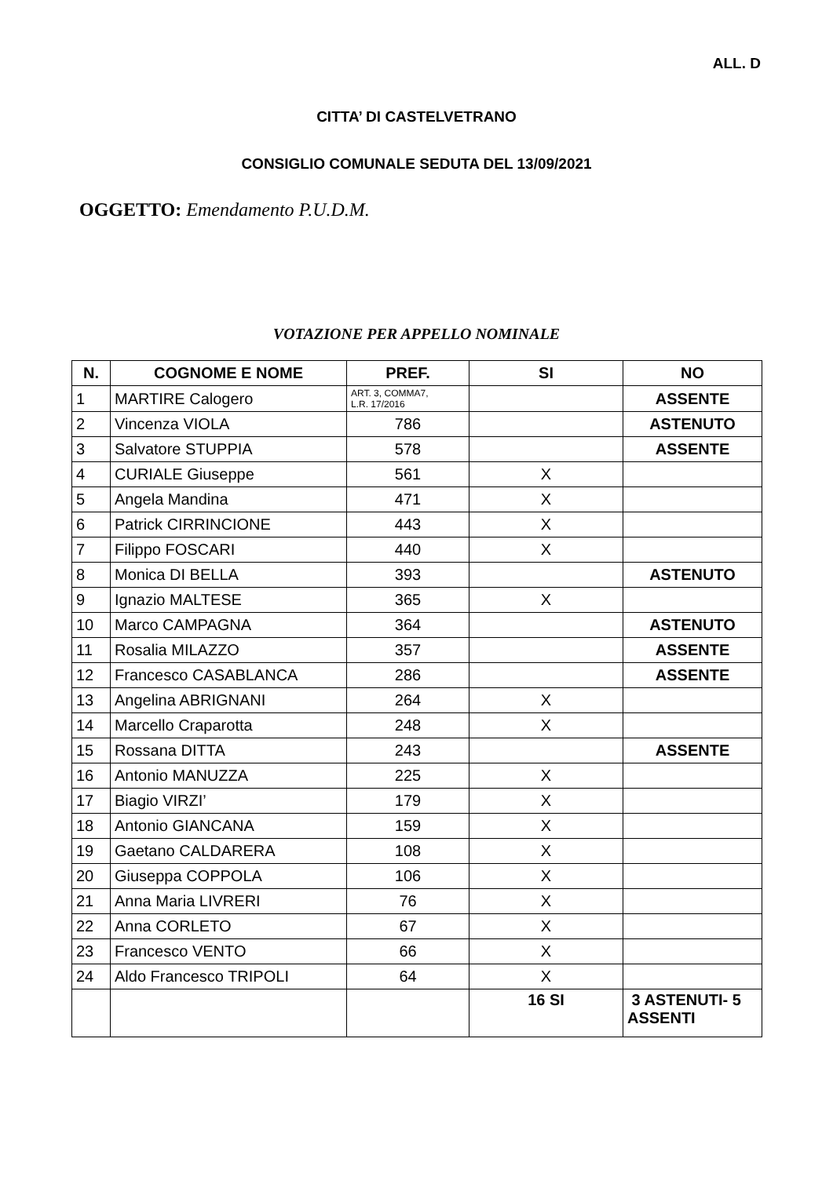ALL. D
CITTA’ DI CASTELVETRANO
CONSIGLIO COMUNALE SEDUTA DEL 13/09/2021
OGGETTO: Emendamento P.U.D.M.
VOTAZIONE PER APPELLO NOMINALE
| N. | COGNOME E NOME | PREF. | SI | NO |
| --- | --- | --- | --- | --- |
| 1 | MARTIRE Calogero | ART. 3, COMMA7, L.R. 17/2016 | | ASSENTE |
| 2 | Vincenza VIOLA | 786 | | ASTENUTO |
| 3 | Salvatore STUPPIA | 578 | | ASSENTE |
| 4 | CURIALE Giuseppe | 561 | X | |
| 5 | Angela Mandina | 471 | X | |
| 6 | Patrick CIRRINCIONE | 443 | X | |
| 7 | Filippo FOSCARI | 440 | X | |
| 8 | Monica DI BELLA | 393 | | ASTENUTO |
| 9 | Ignazio MALTESE | 365 | X | |
| 10 | Marco CAMPAGNA | 364 | | ASTENUTO |
| 11 | Rosalia MILAZZO | 357 | | ASSENTE |
| 12 | Francesco CASABLANCA | 286 | | ASSENTE |
| 13 | Angelina ABRIGNANI | 264 | X | |
| 14 | Marcello Craparotta | 248 | X | |
| 15 | Rossana DITTA | 243 | | ASSENTE |
| 16 | Antonio MANUZZA | 225 | X | |
| 17 | Biagio VIRZI’ | 179 | X | |
| 18 | Antonio GIANCANA | 159 | X | |
| 19 | Gaetano CALDARERA | 108 | X | |
| 20 | Giuseppa COPPOLA | 106 | X | |
| 21 | Anna Maria LIVRERI | 76 | X | |
| 22 | Anna CORLETO | 67 | X | |
| 23 | Francesco VENTO | 66 | X | |
| 24 | Aldo Francesco TRIPOLI | 64 | X | |
| | | | 16 SI | 3 ASTENUTI- 5 ASSENTI |